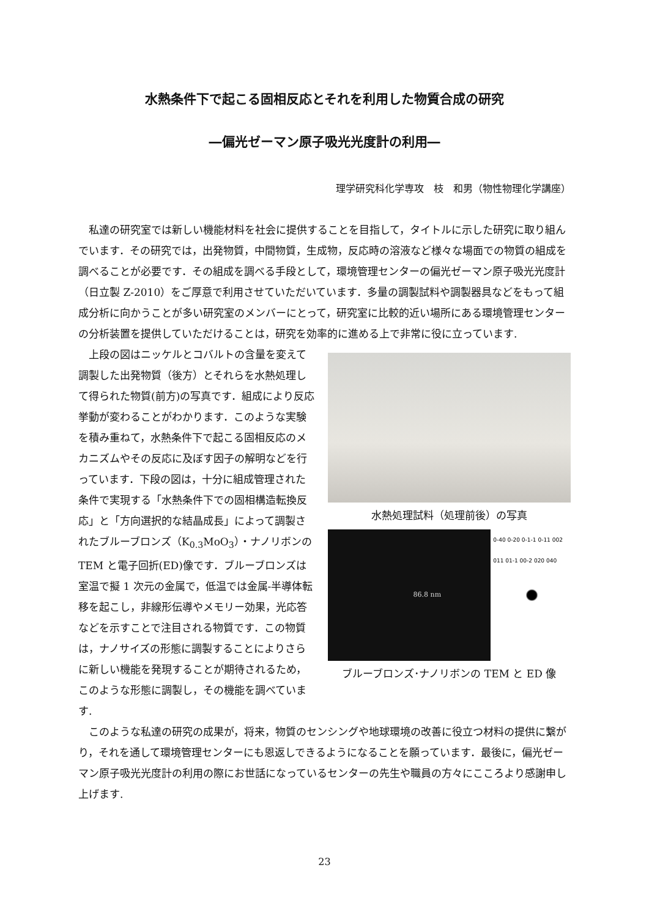水熱条件下で起こる固相反応とそれを利用した物質合成の研究
―偏光ゼーマン原子吸光光度計の利用―
理学研究科化学専攻　枝　和男（物性物理化学講座）
私達の研究室では新しい機能材料を社会に提供することを目指して，タイトルに示した研究に取り組んでいます．その研究では，出発物質，中間物質，生成物，反応時の溶液など様々な場面での物質の組成を調べることが必要です．その組成を調べる手段として，環境管理センターの偏光ゼーマン原子吸光光度計（日立製 Z-2010）をご厚意で利用させていただいています．多量の調製試料や調製器具などをもって組成分析に向かうことが多い研究室のメンバーにとって，研究室に比較的近い場所にある環境管理センターの分析装置を提供していただけることは，研究を効率的に進める上で非常に役に立っています.
上段の図はニッケルとコバルトの含量を変えて調製した出発物質（後方）とそれらを水熱処理して得られた物質(前方)の写真です．組成により反応挙動が変わることがわかります．このような実験を積み重ねて，水熱条件下で起こる固相反応のメカニズムやその反応に及ぼす因子の解明などを行っています．下段の図は，十分に組成管理された条件で実現する「水熱条件下での固相構造転換反応」と「方向選択的な結晶成長」によって調製されたブルーブロンズ（K<sub>0.3</sub>MoO<sub>3</sub>）・ナノリボンの TEM と電子回折(ED)像です．ブルーブロンズは室温で擬 1 次元の金属で，低温では金属-半導体転移を起こし，非線形伝導やメモリー効果，光応答などを示すことで注目される物質です．この物質は，ナノサイズの形態に調製することによりさらに新しい機能を発現することが期待されるため，このような形態に調製し，その機能を調べています.
水熱処理試料（処理前後）の写真
86.8 nm
0-40 0-20 0-1-1 0-11 002 011 01-1 00-2 020 040
ブルーブロンズ･ナノリボンの TEM と ED 像
このような私達の研究の成果が，将来，物質のセンシングや地球環境の改善に役立つ材料の提供に繋がり，それを通して環境管理センターにも恩返しできるようになることを願っています．最後に，偏光ゼーマン原子吸光光度計の利用の際にお世話になっているセンターの先生や職員の方々にこころより感謝申し上げます.
23